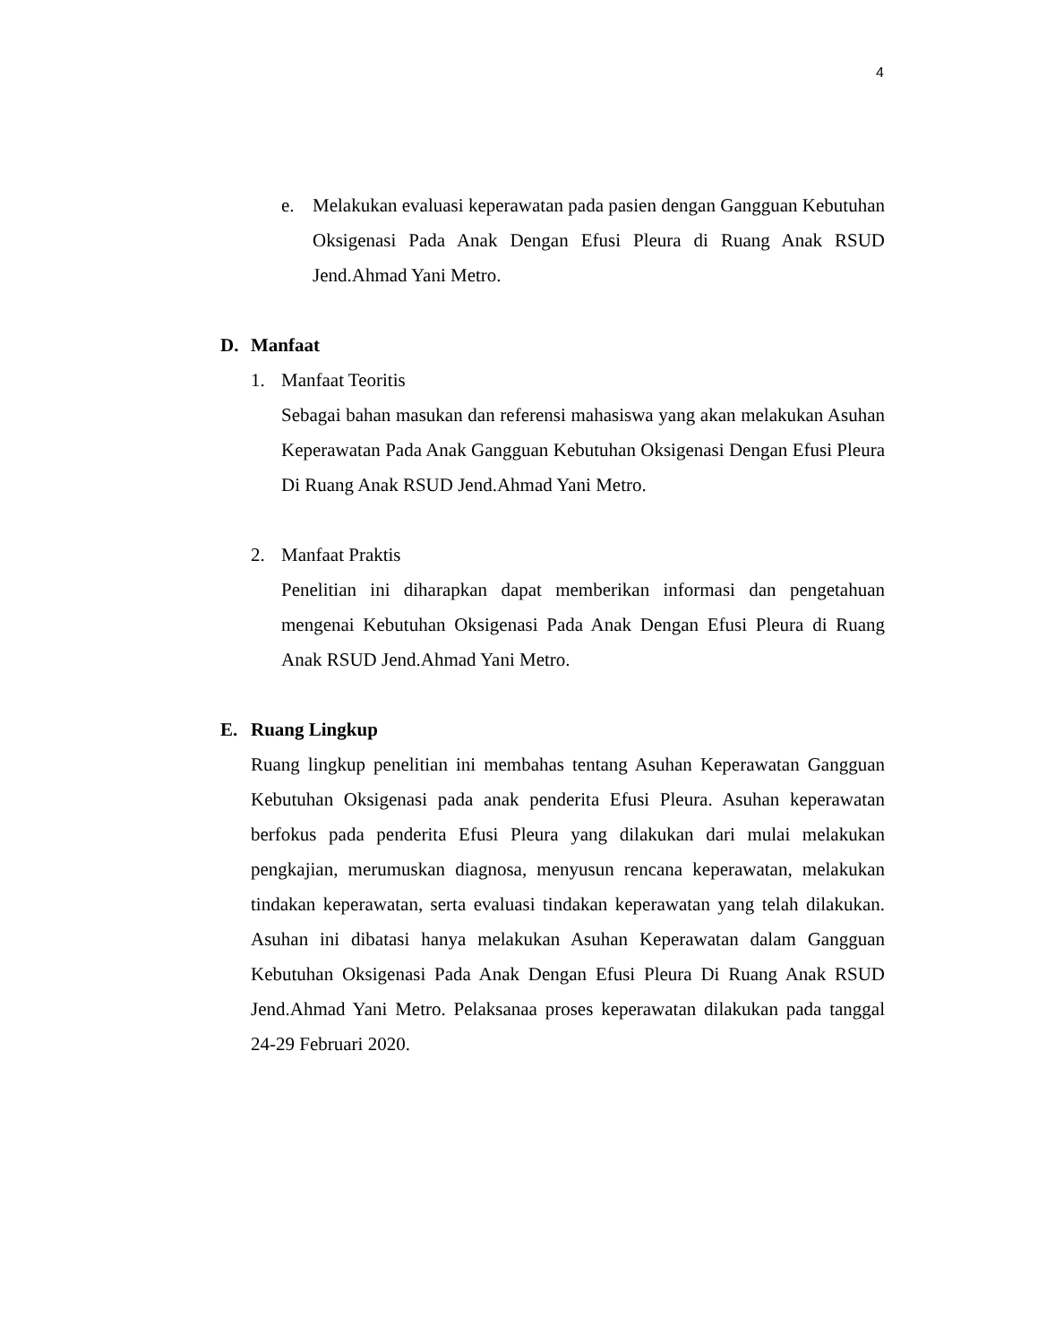4
e. Melakukan evaluasi keperawatan pada pasien dengan Gangguan Kebutuhan Oksigenasi Pada Anak Dengan Efusi Pleura di Ruang Anak RSUD Jend.Ahmad Yani Metro.
D. Manfaat
1. Manfaat Teoritis
Sebagai bahan masukan dan referensi mahasiswa yang akan melakukan Asuhan Keperawatan Pada Anak Gangguan Kebutuhan Oksigenasi Dengan Efusi Pleura Di Ruang Anak RSUD Jend.Ahmad Yani Metro.
2. Manfaat Praktis
Penelitian ini diharapkan dapat memberikan informasi dan pengetahuan mengenai Kebutuhan Oksigenasi Pada Anak Dengan Efusi Pleura di Ruang Anak RSUD Jend.Ahmad Yani Metro.
E. Ruang Lingkup
Ruang lingkup penelitian ini membahas tentang Asuhan Keperawatan Gangguan Kebutuhan Oksigenasi pada anak penderita Efusi Pleura. Asuhan keperawatan berfokus pada penderita Efusi Pleura yang dilakukan dari mulai melakukan pengkajian, merumuskan diagnosa, menyusun rencana keperawatan, melakukan tindakan keperawatan, serta evaluasi tindakan keperawatan yang telah dilakukan. Asuhan ini dibatasi hanya melakukan Asuhan Keperawatan dalam Gangguan Kebutuhan Oksigenasi Pada Anak Dengan Efusi Pleura Di Ruang Anak RSUD Jend.Ahmad Yani Metro. Pelaksanaa proses keperawatan dilakukan pada tanggal 24-29 Februari 2020.